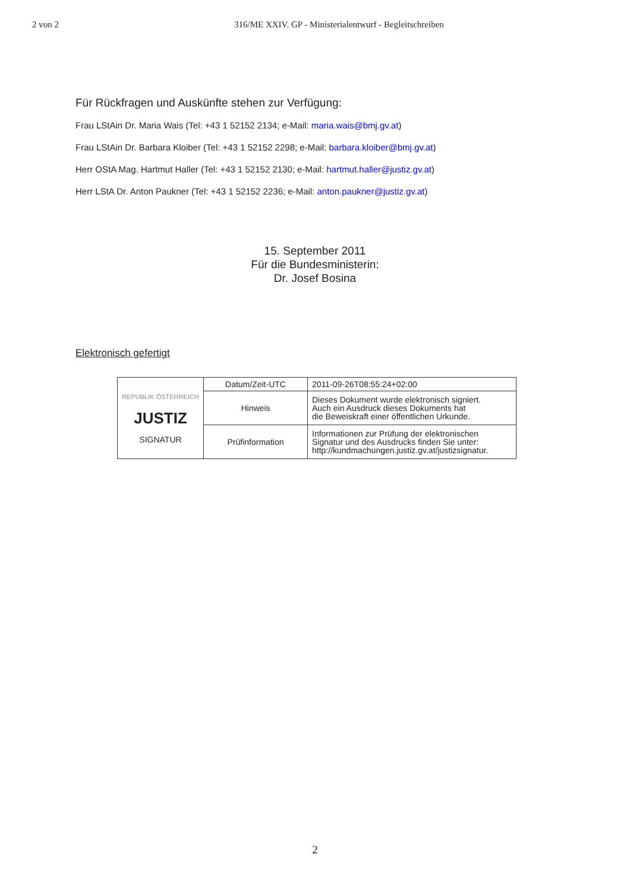2 von 2 316/ME XXIV. GP - Ministerialentwurf - Begleitschreiben
Für Rückfragen und Auskünfte stehen zur Verfügung:
Frau LStAin Dr. Maria Wais (Tel: +43 1 52152 2134; e-Mail: maria.wais@bmj.gv.at)
Frau LStAin Dr. Barbara Kloiber (Tel: +43 1 52152 2298; e-Mail: barbara.kloiber@bmj.gv.at)
Herr OStA Mag. Hartmut Haller (Tel: +43 1 52152 2130; e-Mail: hartmut.haller@justiz.gv.at)
Herr LStA Dr. Anton Paukner (Tel: +43 1 52152 2236; e-Mail: anton.paukner@justiz.gv.at)
15. September 2011
Für die Bundesministerin:
Dr. Josef Bosina
Elektronisch gefertigt
| REPUBLIK ÖSTERREICH JUSTIZ SIGNATUR | Datum/Zeit-UTC | 2011-09-26T08:55:24+02:00 |
| | Hinweis | Dieses Dokument wurde elektronisch signiert. Auch ein Ausdruck dieses Dokuments hat die Beweiskraft einer öffentlichen Urkunde. |
| | Prüfinformation | Informationen zur Prüfung der elektronischen Signatur und des Ausdrucks finden Sie unter: http://kundmachungen.justiz.gv.at/justizsignatur. |
2